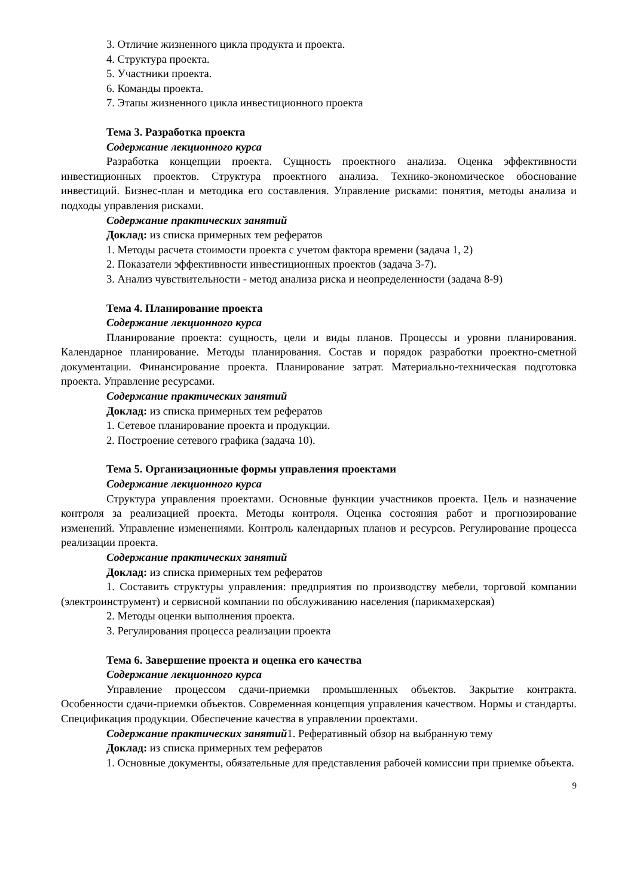3. Отличие жизненного цикла продукта и проекта.
4. Структура проекта.
5. Участники проекта.
6. Команды проекта.
7. Этапы жизненного цикла инвестиционного проекта
Тема 3. Разработка проекта
Содержание лекционного курса
Разработка концепции проекта. Сущность проектного анализа. Оценка эффективности инвестиционных проектов. Структура проектного анализа. Технико-экономическое обоснование инвестиций. Бизнес-план и методика его составления. Управление рисками: понятия, методы анализа и подходы управления рисками.
Содержание практических занятий
Доклад: из списка примерных тем рефератов
1. Методы расчета стоимости проекта с учетом фактора времени (задача 1, 2)
2. Показатели эффективности инвестиционных проектов (задача 3-7).
3. Анализ чувствительности - метод анализа риска и неопределенности (задача 8-9)
Тема 4. Планирование проекта
Содержание лекционного курса
Планирование проекта: сущность, цели и виды планов. Процессы и уровни планирования. Календарное планирование. Методы планирования. Состав и порядок разработки проектно-сметной документации. Финансирование проекта. Планирование затрат. Материально-техническая подготовка проекта. Управление ресурсами.
Содержание практических занятий
Доклад: из списка примерных тем рефератов
1. Сетевое планирование проекта и продукции.
2. Построение сетевого графика (задача 10).
Тема 5. Организационные формы управления проектами
Содержание лекционного курса
Структура управления проектами. Основные функции участников проекта. Цель и назначение контроля за реализацией проекта. Методы контроля. Оценка состояния работ и прогнозирование изменений. Управление изменениями. Контроль календарных планов и ресурсов. Регулирование процесса реализации проекта.
Содержание практических занятий
Доклад: из списка примерных тем рефератов
1. Составить структуры управления: предприятия по производству мебели, торговой компании (электроинструмент) и сервисной компании по обслуживанию населения (парикмахерская)
2. Методы оценки выполнения проекта.
3. Регулирования процесса реализации проекта
Тема 6. Завершение проекта и оценка его качества
Содержание лекционного курса
Управление процессом сдачи-приемки промышленных объектов. Закрытие контракта. Особенности сдачи-приемки объектов. Современная концепция управления качеством. Нормы и стандарты. Спецификация продукции. Обеспечение качества в управлении проектами.
Содержание практических занятий1. Реферативный обзор на выбранную тему
Доклад: из списка примерных тем рефератов
1. Основные документы, обязательные для представления рабочей комиссии при приемке объекта.
9